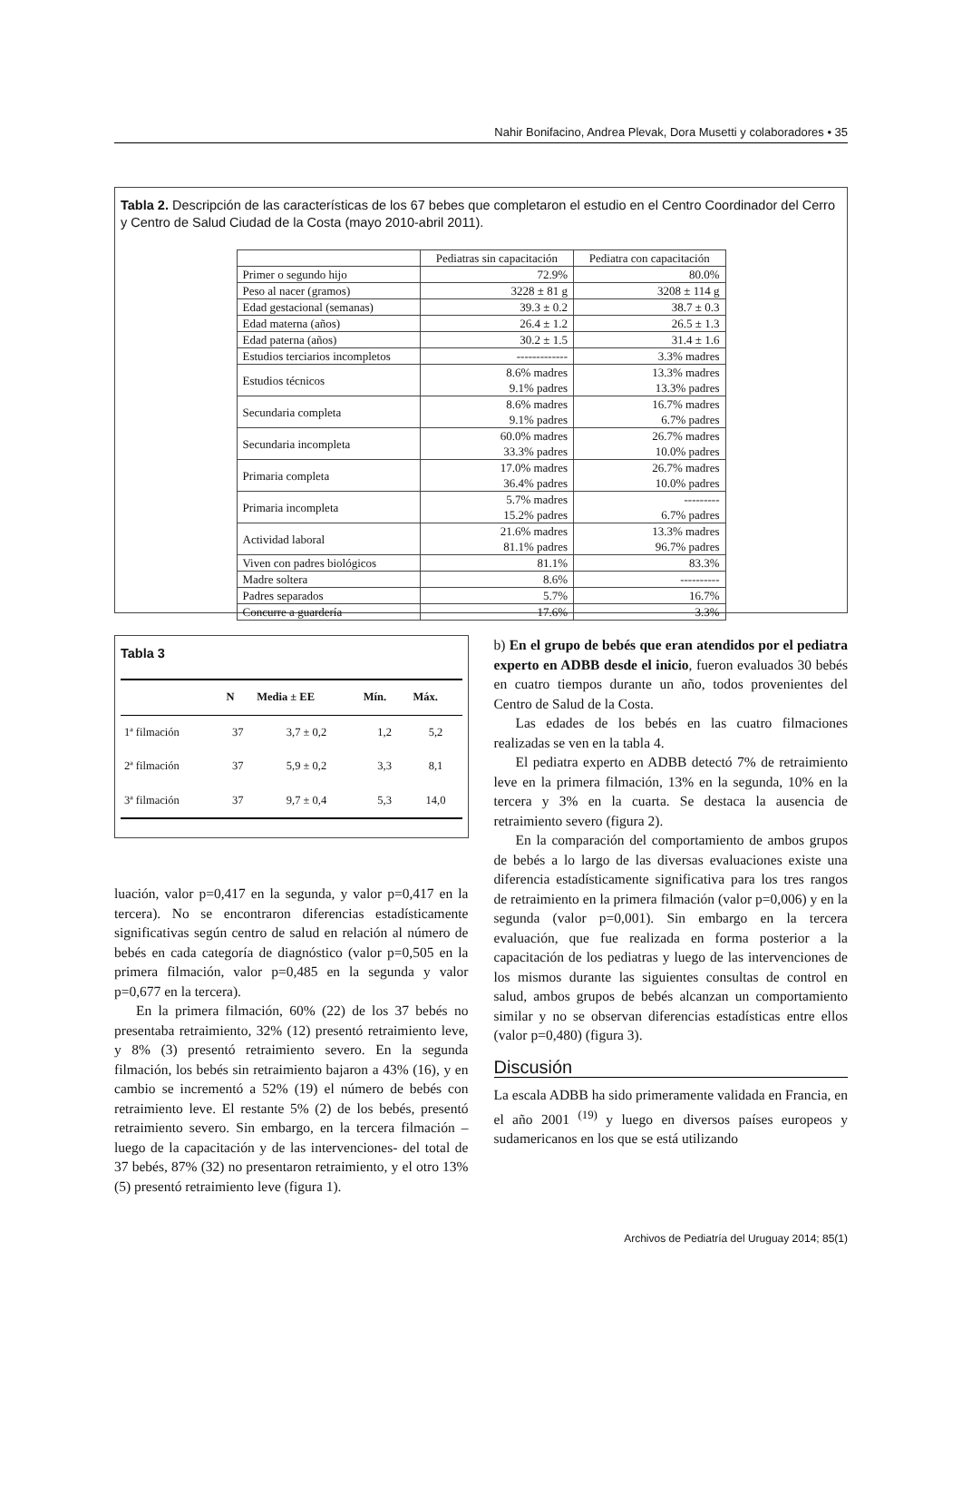Nahir Bonifacino, Andrea Plevak, Dora Musetti y colaboradores • 35
Tabla 2. Descripción de las características de los 67 bebes que completaron el estudio en el Centro Coordinador del Cerro y Centro de Salud Ciudad de la Costa (mayo 2010-abril 2011).
| | Pediatras sin capacitación | Pediatra con capacitación |
| --- | --- | --- |
| Primer o segundo hijo | 72.9% | 80.0% |
| Peso al nacer (gramos) | 3228 ± 81 g | 3208 ± 114 g |
| Edad gestacional (semanas) | 39.3 ± 0.2 | 38.7 ± 0.3 |
| Edad materna (años) | 26.4 ± 1.2 | 26.5 ± 1.3 |
| Edad paterna (años) | 30.2 ± 1.5 | 31.4 ± 1.6 |
| Estudios terciarios incompletos | ------------- | 3.3% madres |
| Estudios técnicos | 8.6% madres 9.1% padres | 13.3% madres 13.3% padres |
| Secundaria completa | 8.6% madres 9.1% padres | 16.7% madres 6.7% padres |
| Secundaria incompleta | 60.0% madres 33.3% padres | 26.7% madres 10.0% padres |
| Primaria completa | 17.0% madres 36.4% padres | 26.7% madres 10.0% padres |
| Primaria incompleta | 5.7% madres 15.2% padres | --------- 6.7% padres |
| Actividad laboral | 21.6% madres 81.1% padres | 13.3% madres 96.7% padres |
| Viven con padres biológicos | 81.1% | 83.3% |
| Madre soltera | 8.6% | ---------- |
| Padres separados | 5.7% | 16.7% |
| Concurre a guardería | 17.6% | 3.3% |
Tabla 3
| | N | Media ± EE | Mín. | Máx. |
| --- | --- | --- | --- | --- |
| 1ª filmación | 37 | 3,7 ± 0,2 | 1,2 | 5,2 |
| 2ª filmación | 37 | 5,9 ± 0,2 | 3,3 | 8,1 |
| 3ª filmación | 37 | 9,7 ± 0,4 | 5,3 | 14,0 |
luación, valor p=0,417 en la segunda, y valor p=0,417 en la tercera). No se encontraron diferencias estadísticamente significativas según centro de salud en relación al número de bebés en cada categoría de diagnóstico (valor p=0,505 en la primera filmación, valor p=0,485 en la segunda y valor p=0,677 en la tercera).
En la primera filmación, 60% (22) de los 37 bebés no presentaba retraimiento, 32% (12) presentó retraimiento leve, y 8% (3) presentó retraimiento severo. En la segunda filmación, los bebés sin retraimiento bajaron a 43% (16), y en cambio se incrementó a 52% (19) el número de bebés con retraimiento leve. El restante 5% (2) de los bebés, presentó retraimiento severo. Sin embargo, en la tercera filmación –luego de la capacitación y de las intervenciones- del total de 37 bebés, 87% (32) no presentaron retraimiento, y el otro 13%(5) presentó retraimiento leve (figura 1).
b) En el grupo de bebés que eran atendidos por el pediatra experto en ADBB desde el inicio, fueron evaluados 30 bebés en cuatro tiempos durante un año, todos provenientes del Centro de Salud de la Costa.
Las edades de los bebés en las cuatro filmaciones realizadas se ven en la tabla 4.
El pediatra experto en ADBB detectó 7% de retraimiento leve en la primera filmación, 13% en la segunda, 10% en la tercera y 3% en la cuarta. Se destaca la ausencia de retraimiento severo (figura 2).
En la comparación del comportamiento de ambos grupos de bebés a lo largo de las diversas evaluaciones existe una diferencia estadísticamente significativa para los tres rangos de retraimiento en la primera filmación (valor p=0,006) y en la segunda (valor p=0,001). Sin embargo en la tercera evaluación, que fue realizada en forma posterior a la capacitación de los pediatras y luego de las intervenciones de los mismos durante las siguientes consultas de control en salud, ambos grupos de bebés alcanzan un comportamiento similar y no se observan diferencias estadísticas entre ellos (valor p=0,480) (figura 3).
Discusión
La escala ADBB ha sido primeramente validada en Francia, en el año 2001 <sup>(19)</sup> y luego en diversos países europeos y sudamericanos en los que se está utilizando
Archivos de Pediatría del Uruguay 2014; 85(1)